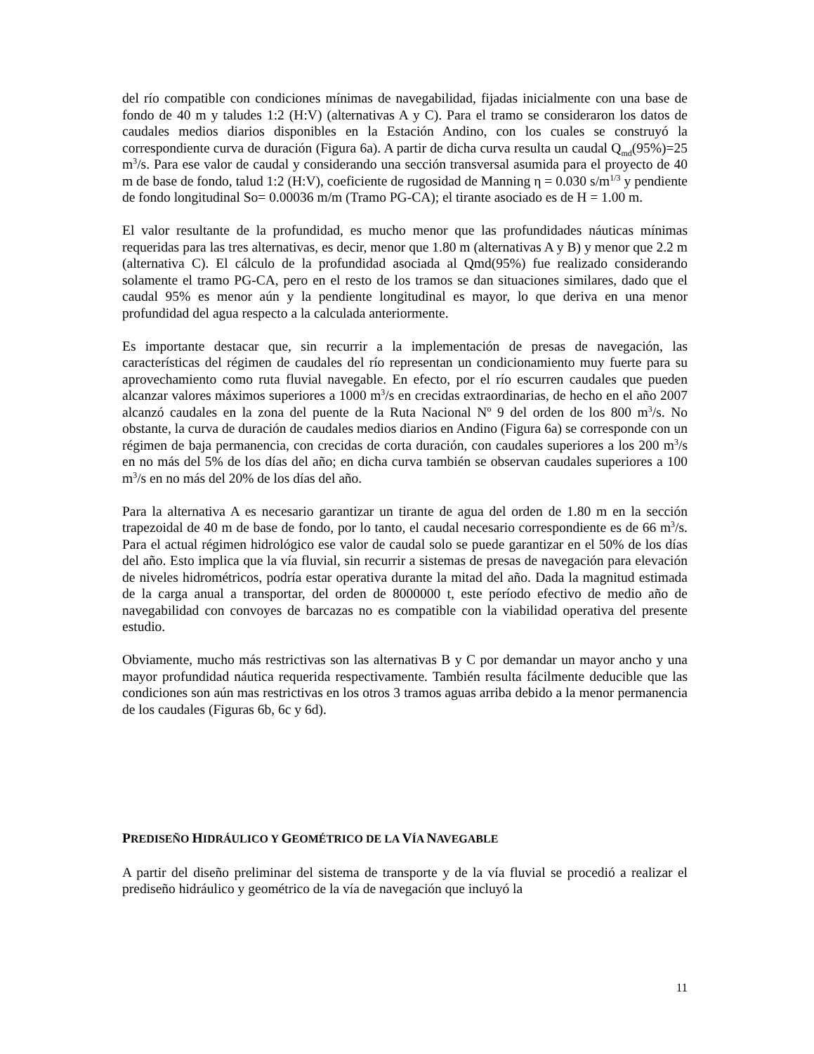del río compatible con condiciones mínimas de navegabilidad, fijadas inicialmente con una base de fondo de 40 m y taludes 1:2 (H:V) (alternativas A y C). Para el tramo se consideraron los datos de caudales medios diarios disponibles en la Estación Andino, con los cuales se construyó la correspondiente curva de duración (Figura 6a). A partir de dicha curva resulta un caudal Q<sub>md</sub>(95%)=25 m<sup>3</sup>/s. Para ese valor de caudal y considerando una sección transversal asumida para el proyecto de 40 m de base de fondo, talud 1:2 (H:V), coeficiente de rugosidad de Manning η = 0.030 s/m<sup>1/3</sup> y pendiente de fondo longitudinal So= 0.00036 m/m (Tramo PG-CA); el tirante asociado es de H = 1.00 m.
El valor resultante de la profundidad, es mucho menor que las profundidades náuticas mínimas requeridas para las tres alternativas, es decir, menor que 1.80 m (alternativas A y B) y menor que 2.2 m (alternativa C). El cálculo de la profundidad asociada al Qmd(95%) fue realizado considerando solamente el tramo PG-CA, pero en el resto de los tramos se dan situaciones similares, dado que el caudal 95% es menor aún y la pendiente longitudinal es mayor, lo que deriva en una menor profundidad del agua respecto a la calculada anteriormente.
Es importante destacar que, sin recurrir a la implementación de presas de navegación, las características del régimen de caudales del río representan un condicionamiento muy fuerte para su aprovechamiento como ruta fluvial navegable. En efecto, por el río escurren caudales que pueden alcanzar valores máximos superiores a 1000 m<sup>3</sup>/s en crecidas extraordinarias, de hecho en el año 2007 alcanzó caudales en la zona del puente de la Ruta Nacional Nº 9 del orden de los 800 m<sup>3</sup>/s. No obstante, la curva de duración de caudales medios diarios en Andino (Figura 6a) se corresponde con un régimen de baja permanencia, con crecidas de corta duración, con caudales superiores a los 200 m<sup>3</sup>/s en no más del 5% de los días del año; en dicha curva también se observan caudales superiores a 100 m<sup>3</sup>/s en no más del 20% de los días del año.
Para la alternativa A es necesario garantizar un tirante de agua del orden de 1.80 m en la sección trapezoidal de 40 m de base de fondo, por lo tanto, el caudal necesario correspondiente es de 66 m<sup>3</sup>/s. Para el actual régimen hidrológico ese valor de caudal solo se puede garantizar en el 50% de los días del año. Esto implica que la vía fluvial, sin recurrir a sistemas de presas de navegación para elevación de niveles hidrométricos, podría estar operativa durante la mitad del año. Dada la magnitud estimada de la carga anual a transportar, del orden de 8000000 t, este período efectivo de medio año de navegabilidad con convoyes de barcazas no es compatible con la viabilidad operativa del presente estudio.
Obviamente, mucho más restrictivas son las alternativas B y C por demandar un mayor ancho y una mayor profundidad náutica requerida respectivamente. También resulta fácilmente deducible que las condiciones son aún mas restrictivas en los otros 3 tramos aguas arriba debido a la menor permanencia de los caudales (Figuras 6b, 6c y 6d).
PREDISEÑO HIDRÁULICO Y GEOMÉTRICO DE LA VÍA NAVEGABLE
A partir del diseño preliminar del sistema de transporte y de la vía fluvial se procedió a realizar el prediseño hidráulico y geométrico de la vía de navegación que incluyó la
11